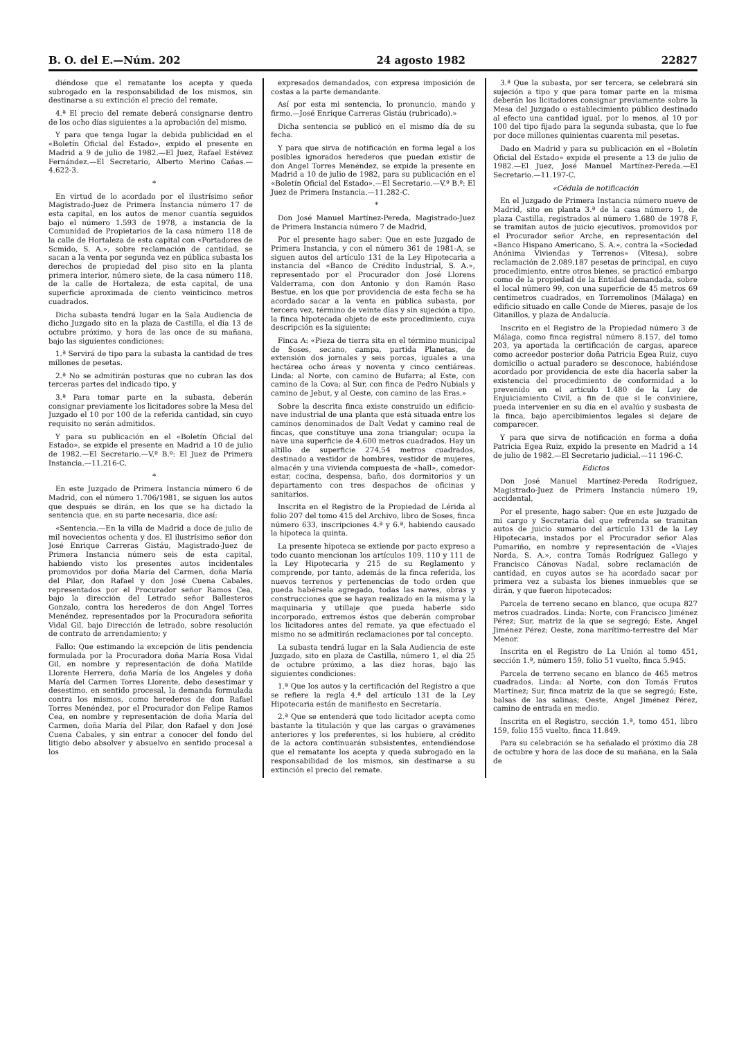B. O. del E.—Núm. 202 24 agosto 1982 22827
diéndose que el rematante los acepta y queda subrogado en la responsabilidad de los mismos, sin destinarse a su extinción el precio del remate.
4.ª El precio del remate deberá consignarse dentro de los ocho días siguientes a la aprobación del mismo.
Y para que tenga lugar la debida publicidad en el «Boletín Oficial del Estado», expido el presente en Madrid a 9 de julio de 1982.—El Juez, Rafael Estévez Fernández.—El Secretario, Alberto Merino Cañas.—4.622-3.
*
En virtud de lo acordado por el ilustrísimo señor Magistrado-Juez de Primera Instancia número 17 de esta capital, en los autos de menor cuantía seguidos bajo el número 1.593 de 1978, a instancia de la Comunidad de Propietarios de la casa número 118 de la calle de Hortaleza de esta capital con «Portadores de Scmido, S. A.», sobre reclamación de cantidad, se sacan a la venta por segunda vez en pública subasta los derechos de propiedad del piso sito en la planta primera interior, número siete, de la casa número 118, de la calle de Hortaleza, de esta capital, de una superficie aproximada de ciento veinticinco metros cuadrados.
Dicha subasta tendrá lugar en la Sala Audiencia de dicho Juzgado sito en la plaza de Castilla, el día 13 de octubre próximo, y hora de las once de su mañana, bajo las siguientes condiciones:
1.ª Servirá de tipo para la subasta la cantidad de tres millones de pesetas.
2.ª No se admitirán posturas que no cubran las dos terceras partes del indicado tipo, y
3.ª Para tomar parte en la subasta, deberán consignar previamente los licitadores sobre la Mesa del Juzgado el 10 por 100 de la referida cantidad, sin cuyo requisito no serán admitidos.
Y para su publicación en el «Boletín Oficial del Estado», se expide el presente en Madrid a 10 de julio de 1982.—El Secretario.—V.º B.º: El Juez de Primera Instancia.—11.216-C.
*
En este Juzgado de Primera Instancia número 6 de Madrid, con el número 1.706/1981, se siguen los autos que después se dirán, en los que se ha dictado la sentencia que, en su parte necesaria, dice así:
«Sentencia.—En la villa de Madrid a doce de julio de mil novecientos ochenta y dos. El ilustrísimo señor don José Enrique Carreras Gistáu, Magistrado-Juez de Primera Instancia número seis de esta capital, habiendo visto los presentes autos incidentales promovidos por doña María del Carmen, doña María del Pilar, don Rafael y don José Cuena Cabales, representados por el Procurador señor Ramos Cea, bajo la dirección del Letrado señor Ballesteros Gonzalo, contra los herederos de don Angel Torres Menéndez, representados por la Procuradora señorita Vidal Gil, bajo Dirección de letrado, sobre resolución de contrato de arrendamiento; y
Fallo: Que estimando la excepción de litis pendencia formulada por la Procuradora doña María Rosa Vidal Gil, en nombre y representación de doña Matilde Llorente Herrera, doña María de los Angeles y doña María del Carmen Torres Llorente, debo desestimar y desestimo, en sentido procesal, la demanda formulada contra los mismos, como herederos de don Rafael Torres Menéndez, por el Procurador don Felipe Ramos Cea, en nombre y representación de doña María del Carmen, doña María del Pilar, don Rafael y don José Cuena Cabales, y sin entrar a conocer del fondo del litigio debo absolver y absuelvo en sentido procesal a los
expresados demandados, con expresa imposición de costas a la parte demandante.
Así por esta mi sentencia, lo pronuncio, mando y firmo.—José Enrique Carreras Gistáu (rubricado).»
Dicha sentencia se publicó en el mismo día de su fecha.
Y para que sirva de notificación en forma legal a los posibles ignorados herederos que puedan existir de don Angel Torres Menéndez, se expide la presente en Madrid a 10 de julio de 1982, para su publicación en el «Boletín Oficial del Estado».—El Secretario.—V.º B.º: El Juez de Primera Instancia.—11.282-C.
*
Don José Manuel Martínez-Pereda, Magistrado-Juez de Primera Instancia número 7 de Madrid,
Por el presente hago saber: Que en este Juzgado de Primera Instancia, y con el número 361 de 1981-A, se siguen autos del artículo 131 de la Ley Hipotecaria a instancia del «Banco de Crédito Industrial, S. A.», representado por el Procurador don José Llorens Valderrama, con don Antonio y don Ramón Raso Bestue, en los que por providencia de esta fecha se ha acordado sacar a la venta en pública subasta, por tercera vez, término de veinte días y sin sujeción a tipo, la finca hipotecada objeto de este procedimiento, cuya descripción es la siguiente:
Finca A: «Pieza de tierra sita en el término municipal de Soses, secano, campa, partida Planetas, de extensión dos jornales y seis porcas, iguales a una hectárea ocho áreas y noventa y cinco centiáreas. Linda: al Norte, con camino de Bufarra; al Este, con camino de la Cova; al Sur, con finca de Pedro Nubials y camino de Jebut, y al Oeste, con camino de las Eras.»
Sobre la descrita finca existe construido un edificio-nave industrial de una planta que está situada entre los caminos denominados de Dalt Vedat y camino real de fincas, que constituye una zona triangular; ocupa la nave una superficie de 4.600 metros cuadrados. Hay un altillo de superficie 274,54 metros cuadrados, destinado a vestidor de hombres, vestidor de mujeres, almacén y una vivienda compuesta de «hall», comedor-estar, cocina, despensa, baño, dos dormitorios y un departamento con tres despachos de oficinas y sanitarios.
Inscrita en el Registro de la Propiedad de Lérida al folio 207 del tomo 415 del Archivo, libro de Soses, finca número 633, inscripciones 4.ª y 6.ª, habiendo causado la hipoteca la quinta.
La presente hipoteca se extiende por pacto expreso a todo cuanto mencionan los artículos 109, 110 y 111 de la Ley Hipotecaria y 215 de su Reglamento y comprende, por tanto, además de la finca referida, los nuevos terrenos y pertenencias de todo orden que pueda habérsela agregado, todas las naves, obras y construcciones que se hayan realizado en la misma y la maquinaria y utillaje que pueda haberle sido incorporado, extremos éstos que deberán comprobar los licitadores antes del remate, ya que efectuado el mismo no se admitirán reclamaciones por tal concepto.
La subasta tendrá lugar en la Sala Audiencia de este Juzgado, sito en plaza de Castilla, número 1, el día 25 de octubre próximo, a las diez horas, bajo las siguientes condiciones:
1.ª Que los autos y la certificación del Registro a que se refiere la regla 4.ª del artículo 131 de la Ley Hipotecaria están de manifiesto en Secretaría.
2.ª Que se entenderá que todo licitador acepta como bastante la titulación y que las cargas o gravámenes anteriores y los preferentes, si los hubiere, al crédito de la actora continuarán subsistentes, entendiéndose que el rematante los acepta y queda subrogado en la responsabilidad de los mismos, sin destinarse a su extinción el precio del remate.
3.ª Que la subasta, por ser tercera, se celebrará sin sujeción a tipo y que para tomar parte en la misma deberán los licitadores consignar previamente sobre la Mesa del Juzgado o establecimiento público destinado al efecto una cantidad igual, por lo menos, al 10 por 100 del tipo fijado para la segunda subasta, que lo fue por doce millones quinientas cuarenta mil pesetas.
Dado en Madrid y para su publicación en el «Boletín Oficial del Estado» expide el presente a 13 de julio de 1982.—El Juez, José Manuel Martínez-Pereda.—El Secretario.—11.197-C.
«Cédula de notificación
En el Juzgado de Primera Instancia número nueve de Madrid, sito en planta 3.ª de la casa número 1, de plaza Castilla, registrados al número 1.680 de 1978 F, se tramitan autos de juicio ejecutivos, promovidos por el Procurador señor Arche, en representación del «Banco Hispano Americano, S. A.», contra la «Sociedad Anónima Viviendas y Terrenos» (Vitesa), sobre reclamación de 2.089.187 pesetas de principal, en cuyo procedimiento, entre otros bienes, se practicó embargo como de la propiedad de la Entidad demandada, sobre el local número 99, con una superficie de 45 metros 69 centímetros cuadrados, en Torremolinos (Málaga) en edificio situado en calle Conde de Mieres, pasaje de los Gitanillos, y plaza de Andalucía.
Inscrito en el Registro de la Propiedad número 3 de Málaga, como finca registral número 8.157, del tomo 203, ya aportada la certificación de cargas, aparece como acreedor posterior doña Patricia Egea Ruiz, cuyo domicilio o actual paradero se desconoce, habiéndose acordado por providencia de este día hacerla saber la existencia del procedimiento de conformidad a lo prevenido en el artículo 1.480 de la Ley de Enjuiciamiento Civil, a fin de que si le conviniere, pueda intervenier en su día en el avalúo y susbasta de la finca, bajo apercibimientos legales si dejare de comparecer.
Y para que sirva de notificación en forma a doña Patricia Egea Ruiz, expido la presente en Madrid a 14 de julio de 1982.—El Secretario judicial.—11 196-C.
Edictos
Don José Manuel Martínez-Pereda Rodríguez, Magistrado-Juez de Primera Instancia número 19, accidental,
Por el presente, hago saber: Que en este Juzgado de mi cargo y Secretaría del que refrenda se tramitan autos de juicio sumario del artículo 131 de la Ley Hipotecaria, instados por el Procurador señor Alas Pumariño, en nombre y representación de «Viajes Norda, S. A.», contra Tomás Rodríguez Gallego y Francisco Cánovas Nadal, sobre reclamación de cantidad, en cuyos autos se ha acordado sacar por primera vez a subasta los bienes inmuebles que se dirán, y que fueron hipotecados:
Parcela de terreno secano en blanco, que ocupa 827 metros cuadrados. Linda: Norte, con Francisco Jiménez Pérez; Sur, matriz de la que se segregó; Este, Angel Jiménez Pérez; Oeste, zona marítimo-terrestre del Mar Menor.
Inscrita en el Registro de La Unión al tomo 451, sección 1.ª, número 159, folio 51 vuelto, finca 5.945.
Parcela de terreno secano en blanco de 465 metros cuadrados. Linda: al Norte, con don Tomás Frutos Martínez; Sur, finca matriz de la que se segregó; Este, balsas de las salinas; Oeste, Angel Jiménez Pérez, camino de entrada en medio.
Inscrita en el Registro, sección 1.ª, tomo 451, libro 159, folio 155 vuelto, finca 11.849.
Para su celebración se ha señalado el próximo día 28 de octubre y hora de las doce de su mañana, en la Sala de